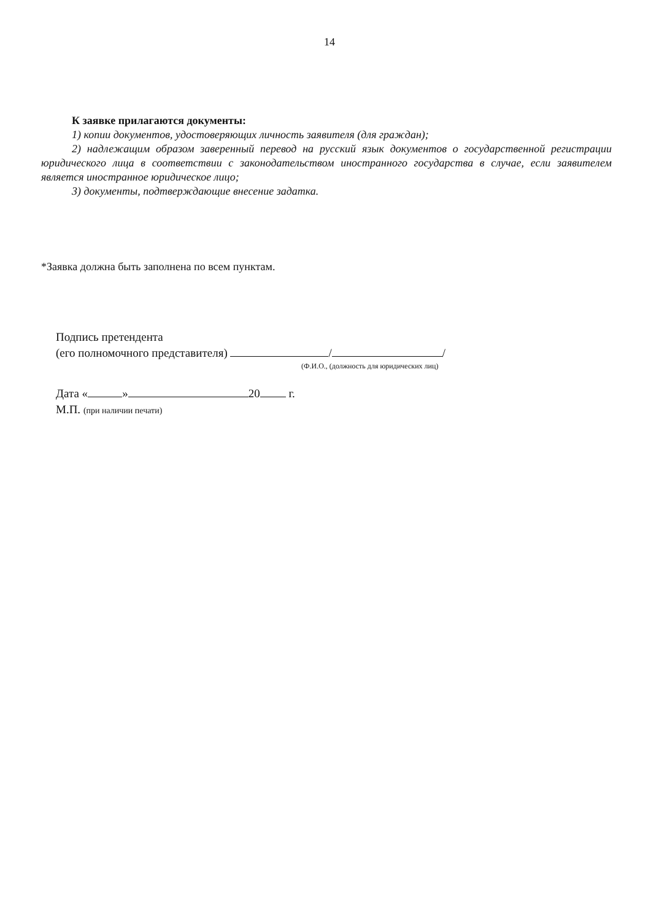14
К заявке прилагаются документы:
1) копии документов, удостоверяющих личность заявителя (для граждан);
2) надлежащим образом заверенный перевод на русский язык документов о государственной регистрации юридического лица в соответствии с законодательством иностранного государства в случае, если заявителем является иностранное юридическое лицо;
3) документы, подтверждающие внесение задатка.
*Заявка должна быть заполнена по всем пунктам.
Подпись претендента
(его полномочного представителя) / /
(Ф.И.О., (должность для юридических лиц)
Дата « » 20 г.
М.П. (при наличии печати)